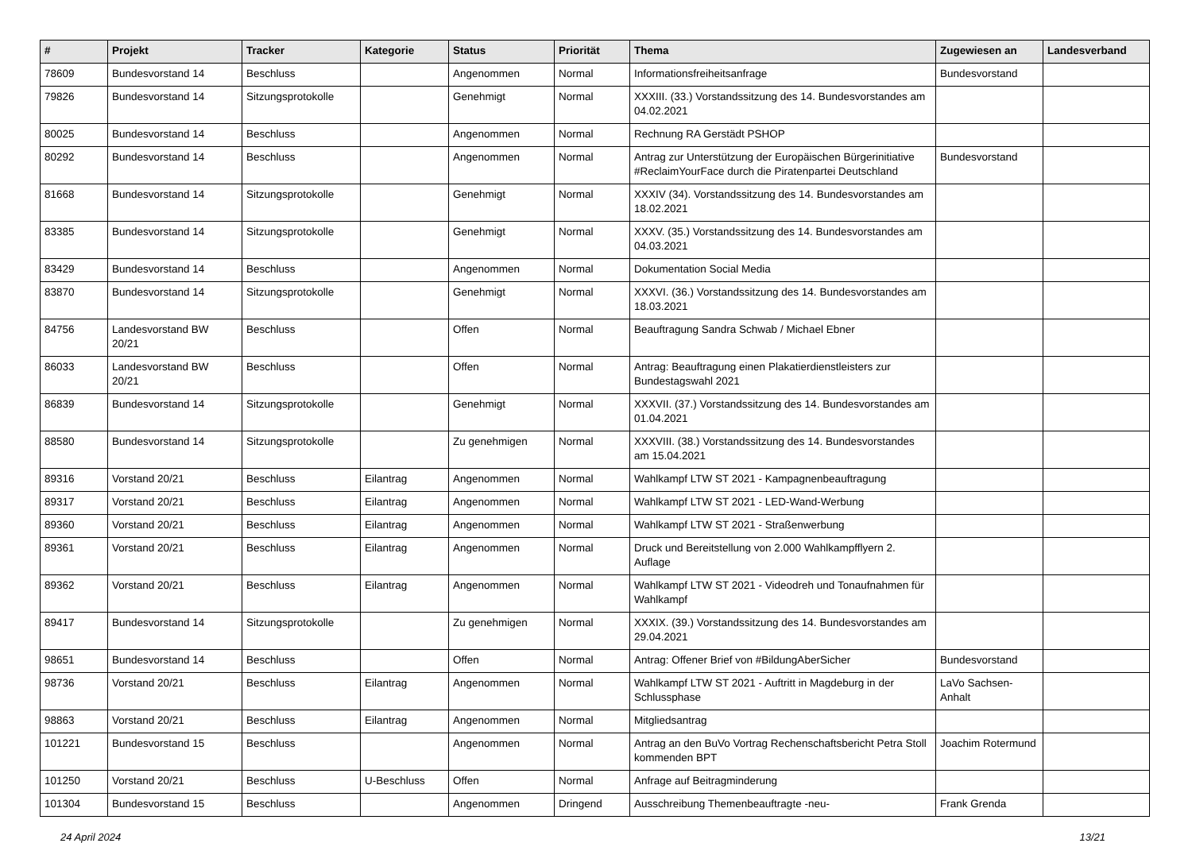| # | Projekt | Tracker | Kategorie | Status | Priorität | Thema | Zugewiesen an | Landesverband |
| --- | --- | --- | --- | --- | --- | --- | --- | --- |
| 78609 | Bundesvorstand 14 | Beschluss | | Angenommen | Normal | Informationsfreiheitsanfrage | Bundesvorstand | |
| 79826 | Bundesvorstand 14 | Sitzungsprotokolle | | Genehmigt | Normal | XXXIII. (33.) Vorstandssitzung des 14. Bundesvorstandes am 04.02.2021 | | |
| 80025 | Bundesvorstand 14 | Beschluss | | Angenommen | Normal | Rechnung RA Gerstädt PSHOP | | |
| 80292 | Bundesvorstand 14 | Beschluss | | Angenommen | Normal | Antrag zur Unterstützung der Europäischen Bürgerinitiative #ReclaimYourFace durch die Piratenpartei Deutschland | Bundesvorstand | |
| 81668 | Bundesvorstand 14 | Sitzungsprotokolle | | Genehmigt | Normal | XXXIV (34). Vorstandssitzung des 14. Bundesvorstandes am 18.02.2021 | | |
| 83385 | Bundesvorstand 14 | Sitzungsprotokolle | | Genehmigt | Normal | XXXV. (35.) Vorstandssitzung des 14. Bundesvorstandes am 04.03.2021 | | |
| 83429 | Bundesvorstand 14 | Beschluss | | Angenommen | Normal | Dokumentation Social Media | | |
| 83870 | Bundesvorstand 14 | Sitzungsprotokolle | | Genehmigt | Normal | XXXVI. (36.) Vorstandssitzung des 14. Bundesvorstandes am 18.03.2021 | | |
| 84756 | Landesvorstand BW 20/21 | Beschluss | | Offen | Normal | Beauftragung Sandra Schwab / Michael Ebner | | |
| 86033 | Landesvorstand BW 20/21 | Beschluss | | Offen | Normal | Antrag: Beauftragung einen Plakatierdienstleisters zur Bundestagswahl 2021 | | |
| 86839 | Bundesvorstand 14 | Sitzungsprotokolle | | Genehmigt | Normal | XXXVII. (37.) Vorstandssitzung des 14. Bundesvorstandes am 01.04.2021 | | |
| 88580 | Bundesvorstand 14 | Sitzungsprotokolle | | Zu genehmigen | Normal | XXXVIII. (38.) Vorstandssitzung des 14. Bundesvorstandes am 15.04.2021 | | |
| 89316 | Vorstand 20/21 | Beschluss | Eilantrag | Angenommen | Normal | Wahlkampf LTW ST 2021 - Kampagnenbeauftragung | | |
| 89317 | Vorstand 20/21 | Beschluss | Eilantrag | Angenommen | Normal | Wahlkampf LTW ST 2021 - LED-Wand-Werbung | | |
| 89360 | Vorstand 20/21 | Beschluss | Eilantrag | Angenommen | Normal | Wahlkampf LTW ST 2021 - Straßenwerbung | | |
| 89361 | Vorstand 20/21 | Beschluss | Eilantrag | Angenommen | Normal | Druck und Bereitstellung von 2.000 Wahlkampfflyern 2. Auflage | | |
| 89362 | Vorstand 20/21 | Beschluss | Eilantrag | Angenommen | Normal | Wahlkampf LTW ST 2021 - Videodreh und Tonaufnahmen für Wahlkampf | | |
| 89417 | Bundesvorstand 14 | Sitzungsprotokolle | | Zu genehmigen | Normal | XXXIX. (39.) Vorstandssitzung des 14. Bundesvorstandes am 29.04.2021 | | |
| 98651 | Bundesvorstand 14 | Beschluss | | Offen | Normal | Antrag: Offener Brief von #BildungAberSicher | Bundesvorstand | |
| 98736 | Vorstand 20/21 | Beschluss | Eilantrag | Angenommen | Normal | Wahlkampf LTW ST 2021 - Auftritt in Magdeburg in der Schlussphase | LaVo Sachsen-Anhalt | |
| 98863 | Vorstand 20/21 | Beschluss | Eilantrag | Angenommen | Normal | Mitgliedsantrag | | |
| 101221 | Bundesvorstand 15 | Beschluss | | Angenommen | Normal | Antrag an den BuVo Vortrag Rechenschaftsbericht Petra Stoll kommenden BPT | Joachim Rotermund | |
| 101250 | Vorstand 20/21 | Beschluss | U-Beschluss | Offen | Normal | Anfrage auf Beitragminderung | | |
| 101304 | Bundesvorstand 15 | Beschluss | | Angenommen | Dringend | Ausschreibung Themenbeauftragte -neu- | Frank Grenda | |
24 April 2024 13/21